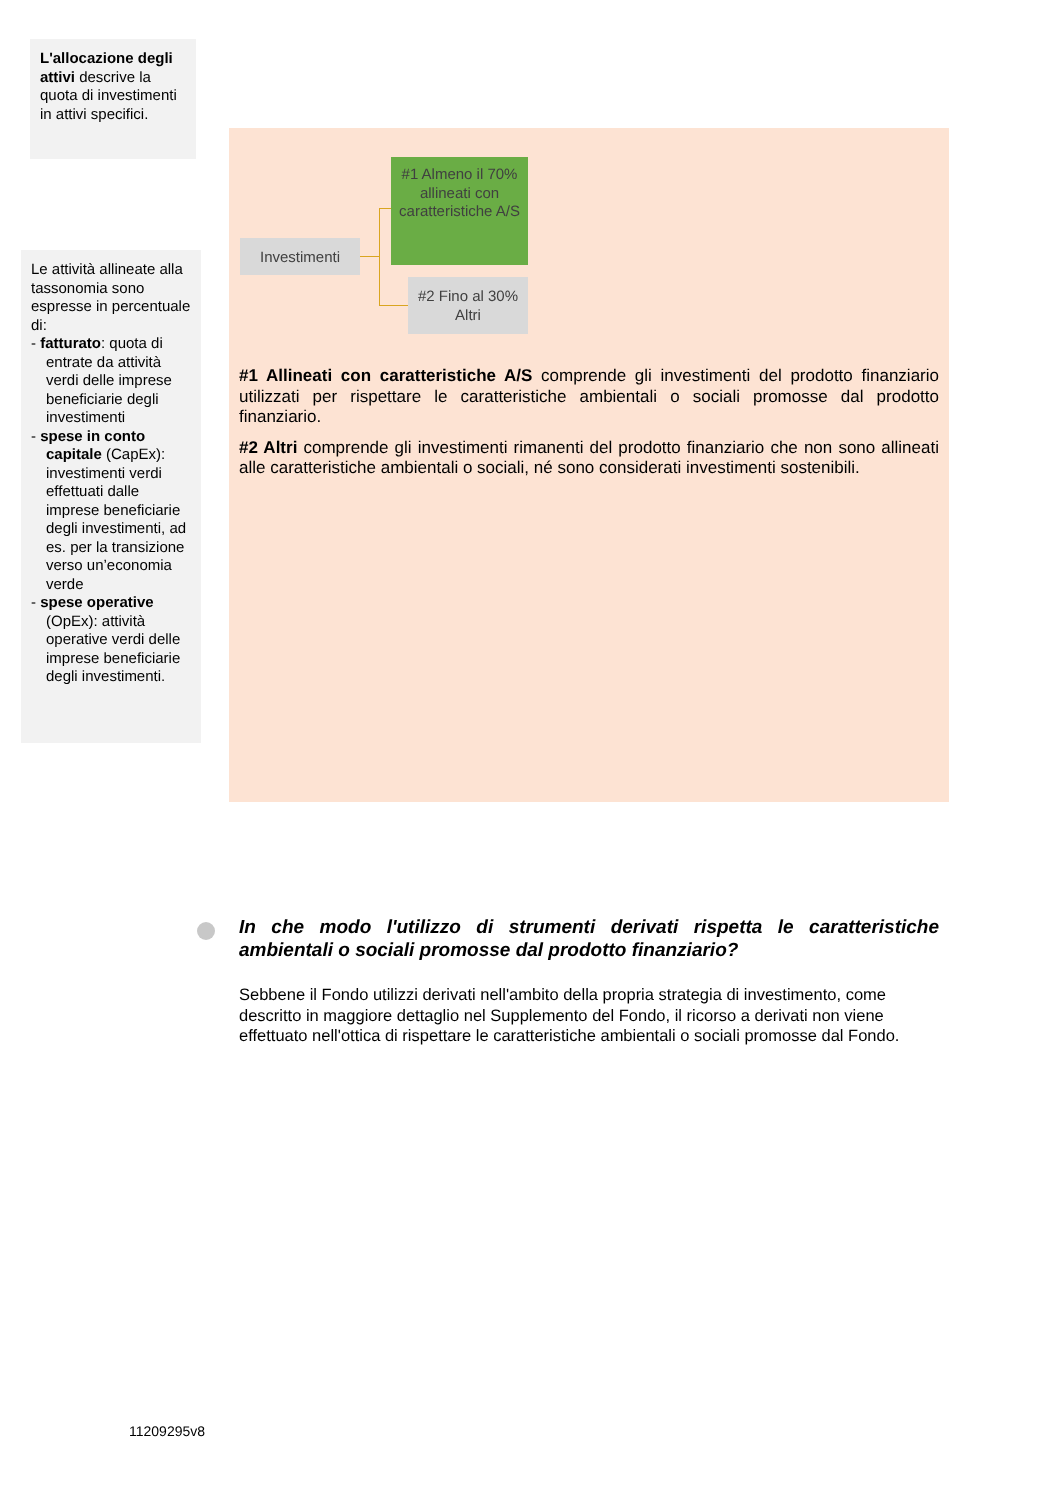L'allocazione degli attivi descrive la quota di investimenti in attivi specifici.
Le attività allineate alla tassonomia sono espresse in percentuale di:
- fatturato: quota di entrate da attività verdi delle imprese beneficiarie degli investimenti
- spese in conto capitale (CapEx): investimenti verdi effettuati dalle imprese beneficiarie degli investimenti, ad es. per la transizione verso un’economia verde
- spese operative (OpEx): attività operative verdi delle imprese beneficiarie degli investimenti.
Investimenti
#1 Almeno il 70% allineati con caratteristiche A/S
#2 Fino al 30% Altri
#1 Allineati con caratteristiche A/S comprende gli investimenti del prodotto finanziario utilizzati per rispettare le caratteristiche ambientali o sociali promosse dal prodotto finanziario.
#2 Altri comprende gli investimenti rimanenti del prodotto finanziario che non sono allineati alle caratteristiche ambientali o sociali, né sono considerati investimenti sostenibili.
In che modo l'utilizzo di strumenti derivati rispetta le caratteristiche ambientali o sociali promosse dal prodotto finanziario?
Sebbene il Fondo utilizzi derivati nell'ambito della propria strategia di investimento, come descritto in maggiore dettaglio nel Supplemento del Fondo, il ricorso a derivati non viene effettuato nell'ottica di rispettare le caratteristiche ambientali o sociali promosse dal Fondo.
11209295v8